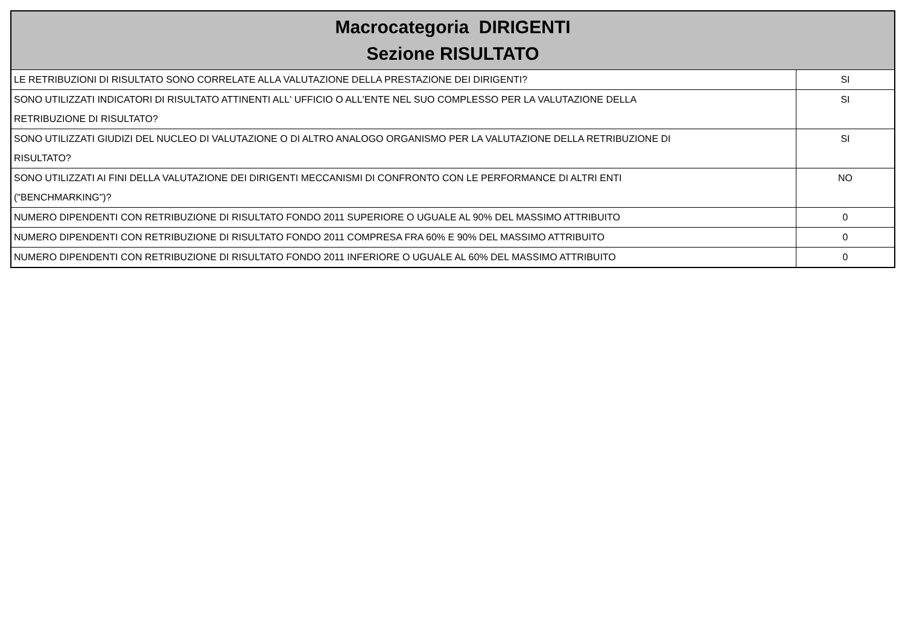| Macrocategoria DIRIGENTI Sezione RISULTATO | |
| --- | --- |
| LE RETRIBUZIONI DI RISULTATO SONO CORRELATE ALLA VALUTAZIONE DELLA PRESTAZIONE DEI DIRIGENTI? | SI |
| SONO UTILIZZATI INDICATORI DI RISULTATO ATTINENTI ALL' UFFICIO O ALL'ENTE NEL SUO COMPLESSO PER LA VALUTAZIONE DELLA RETRIBUZIONE DI RISULTATO? | SI |
| SONO UTILIZZATI GIUDIZI DEL NUCLEO DI VALUTAZIONE O DI ALTRO ANALOGO ORGANISMO PER LA VALUTAZIONE DELLA RETRIBUZIONE DI RISULTATO? | SI |
| SONO UTILIZZATI AI FINI DELLA VALUTAZIONE DEI DIRIGENTI MECCANISMI DI CONFRONTO CON LE PERFORMANCE DI ALTRI ENTI ("BENCHMARKING")? | NO |
| NUMERO DIPENDENTI CON RETRIBUZIONE DI RISULTATO FONDO 2011 SUPERIORE O UGUALE AL 90% DEL MASSIMO ATTRIBUITO | 0 |
| NUMERO DIPENDENTI CON RETRIBUZIONE DI RISULTATO FONDO 2011 COMPRESA FRA 60% E 90% DEL MASSIMO ATTRIBUITO | 0 |
| NUMERO DIPENDENTI CON RETRIBUZIONE DI RISULTATO FONDO 2011 INFERIORE O UGUALE AL 60% DEL MASSIMO ATTRIBUITO | 0 |